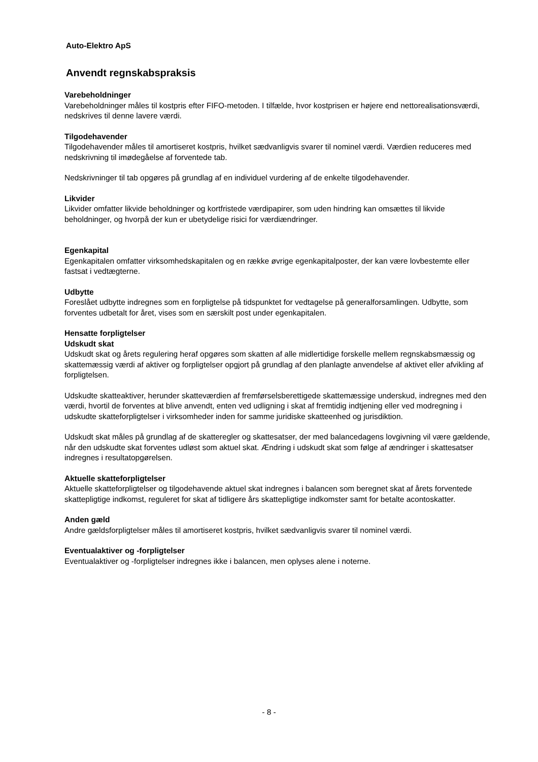Auto-Elektro ApS
Anvendt regnskabspraksis
Varebeholdninger
Varebeholdninger måles til kostpris efter FIFO-metoden. I tilfælde, hvor kostprisen er højere end nettorealisationsværdi, nedskrives til denne lavere værdi.
Tilgodehavender
Tilgodehavender måles til amortiseret kostpris, hvilket sædvanligvis svarer til nominel værdi. Værdien reduceres med nedskrivning til imødegåelse af forventede tab.
Nedskrivninger til tab opgøres på grundlag af en individuel vurdering af de enkelte tilgodehavender.
Likvider
Likvider omfatter likvide beholdninger og kortfristede værdipapirer, som uden hindring kan omsættes til likvide beholdninger, og hvorpå der kun er ubetydelige risici for værdiændringer.
Egenkapital
Egenkapitalen omfatter virksomhedskapitalen og en række øvrige egenkapitalposter, der kan være lovbestemte eller fastsat i vedtægterne.
Udbytte
Foreslået udbytte indregnes som en forpligtelse på tidspunktet for vedtagelse på generalforsamlingen. Udbytte, som forventes udbetalt for året, vises som en særskilt post under egenkapitalen.
Hensatte forpligtelser
Udskudt skat
Udskudt skat og årets regulering heraf opgøres som skatten af alle midlertidige forskelle mellem regnskabsmæssig og skattemæssig værdi af aktiver og forpligtelser opgjort på grundlag af den planlagte anvendelse af aktivet eller afvikling af forpligtelsen.
Udskudte skatteaktiver, herunder skatteværdien af fremførselsberettigede skattemæssige underskud, indregnes med den værdi, hvortil de forventes at blive anvendt, enten ved udligning i skat af fremtidig indtjening eller ved modregning i udskudte skatteforpligtelser i virksomheder inden for samme juridiske skatteenhed og jurisdiktion.
Udskudt skat måles på grundlag af de skatteregler og skattesatser, der med balancedagens lovgivning vil være gældende, når den udskudte skat forventes udløst som aktuel skat. Ændring i udskudt skat som følge af ændringer i skattesatser indregnes i resultatopgørelsen.
Aktuelle skatteforpligtelser
Aktuelle skatteforpligtelser og tilgodehavende aktuel skat indregnes i balancen som beregnet skat af årets forventede skattepligtige indkomst, reguleret for skat af tidligere års skattepligtige indkomster samt for betalte acontoskatter.
Anden gæld
Andre gældsforpligtelser måles til amortiseret kostpris, hvilket sædvanligvis svarer til nominel værdi.
Eventualaktiver og -forpligtelser
Eventualaktiver og -forpligtelser indregnes ikke i balancen, men oplyses alene i noterne.
- 8 -